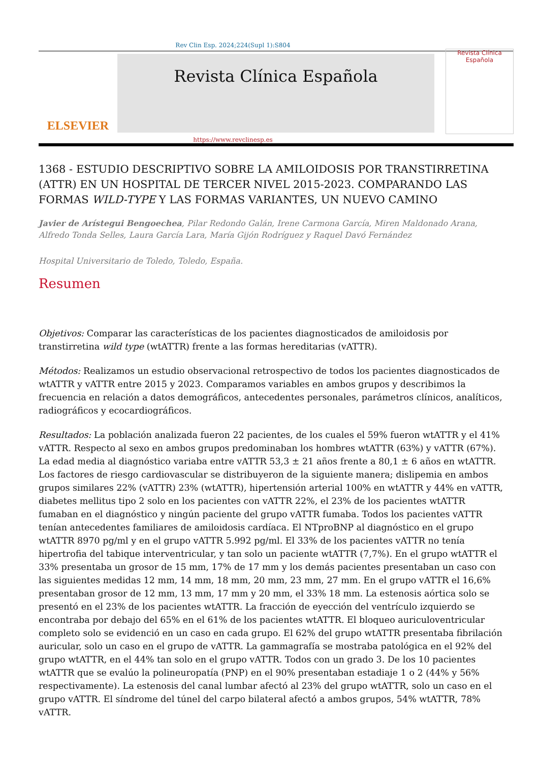Rev Clin Esp. 2024;224(Supl 1):S804
ELSEVIER
Revista Clínica Española
Revista Clínica
Española
https://www.revclinesp.es
1368 - ESTUDIO DESCRIPTIVO SOBRE LA AMILOIDOSIS POR TRANSTIRRETINA (ATTR) EN UN HOSPITAL DE TERCER NIVEL 2015-2023. COMPARANDO LAS FORMAS WILD-TYPE Y LAS FORMAS VARIANTES, UN NUEVO CAMINO
Javier de Arístegui Bengoechea, Pilar Redondo Galán, Irene Carmona García, Miren Maldonado Arana, Alfredo Tonda Selles, Laura García Lara, María Gijón Rodríguez y Raquel Davó Fernández
Hospital Universitario de Toledo, Toledo, España.
Resumen
Objetivos: Comparar las características de los pacientes diagnosticados de amiloidosis por transtirretina wild type (wtATTR) frente a las formas hereditarias (vATTR).
Métodos: Realizamos un estudio observacional retrospectivo de todos los pacientes diagnosticados de wtATTR y vATTR entre 2015 y 2023. Comparamos variables en ambos grupos y describimos la frecuencia en relación a datos demográficos, antecedentes personales, parámetros clínicos, analíticos, radiográficos y ecocardiográficos.
Resultados: La población analizada fueron 22 pacientes, de los cuales el 59% fueron wtATTR y el 41% vATTR. Respecto al sexo en ambos grupos predominaban los hombres wtATTR (63%) y vATTR (67%). La edad media al diagnóstico variaba entre vATTR 53,3 ± 21 años frente a 80,1 ± 6 años en wtATTR. Los factores de riesgo cardiovascular se distribuyeron de la siguiente manera; dislipemia en ambos grupos similares 22% (vATTR) 23% (wtATTR), hipertensión arterial 100% en wtATTR y 44% en vATTR, diabetes mellitus tipo 2 solo en los pacientes con vATTR 22%, el 23% de los pacientes wtATTR fumaban en el diagnóstico y ningún paciente del grupo vATTR fumaba. Todos los pacientes vATTR tenían antecedentes familiares de amiloidosis cardíaca. El NTproBNP al diagnóstico en el grupo wtATTR 8970 pg/ml y en el grupo vATTR 5.992 pg/ml. El 33% de los pacientes vATTR no tenía hipertrofia del tabique interventricular, y tan solo un paciente wtATTR (7,7%). En el grupo wtATTR el 33% presentaba un grosor de 15 mm, 17% de 17 mm y los demás pacientes presentaban un caso con las siguientes medidas 12 mm, 14 mm, 18 mm, 20 mm, 23 mm, 27 mm. En el grupo vATTR el 16,6% presentaban grosor de 12 mm, 13 mm, 17 mm y 20 mm, el 33% 18 mm. La estenosis aórtica solo se presentó en el 23% de los pacientes wtATTR. La fracción de eyección del ventrículo izquierdo se encontraba por debajo del 65% en el 61% de los pacientes wtATTR. El bloqueo auriculoventricular completo solo se evidenció en un caso en cada grupo. El 62% del grupo wtATTR presentaba fibrilación auricular, solo un caso en el grupo de vATTR. La gammagrafía se mostraba patológica en el 92% del grupo wtATTR, en el 44% tan solo en el grupo vATTR. Todos con un grado 3. De los 10 pacientes wtATTR que se evalúo la polineuropatía (PNP) en el 90% presentaban estadiaje 1 o 2 (44% y 56% respectivamente). La estenosis del canal lumbar afectó al 23% del grupo wtATTR, solo un caso en el grupo vATTR. El síndrome del túnel del carpo bilateral afectó a ambos grupos, 54% wtATTR, 78% vATTR.